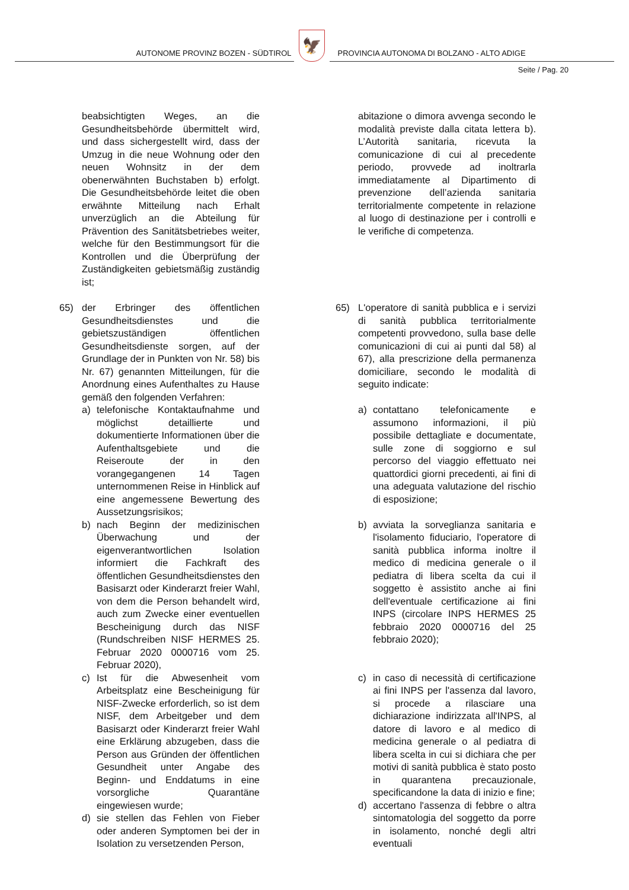AUTONOME PROVINZ BOZEN - SÜDTIROL
🦅
PROVINCIA AUTONOMA DI BOLZANO - ALTO ADIGE
Seite / Pag. 20
beabsichtigten Weges, an die Gesundheitsbehörde übermittelt wird, und dass sichergestellt wird, dass der Umzug in die neue Wohnung oder den neuen Wohnsitz in der dem obenerwähnten Buchstaben b) erfolgt. Die Gesundheitsbehörde leitet die oben erwähnte Mitteilung nach Erhalt unverzüglich an die Abteilung für Prävention des Sanitätsbetriebes weiter, welche für den Bestimmungsort für die Kontrollen und die Überprüfung der Zuständigkeiten gebietsmäßig zuständig ist;
abitazione o dimora avvenga secondo le modalità previste dalla citata lettera b). L’Autorità sanitaria, ricevuta la comunicazione di cui al precedente periodo, provvede ad inoltrarla immediatamente al Dipartimento di prevenzione dell’azienda sanitaria territorialmente competente in relazione al luogo di destinazione per i controlli e le verifiche di competenza.
65) der Erbringer des öffentlichen Gesundheitsdienstes und die gebietszuständigen öffentlichen Gesundheitsdienste sorgen, auf der Grundlage der in Punkten von Nr. 58) bis Nr. 67) genannten Mitteilungen, für die Anordnung eines Aufenthaltes zu Hause gemäß den folgenden Verfahren:
a) telefonische Kontaktaufnahme und möglichst detaillierte und dokumentierte Informationen über die Aufenthaltsgebiete und die Reiseroute der in den vorangegangenen 14 Tagen unternommenen Reise in Hinblick auf eine angemessene Bewertung des Aussetzungsrisikos;
b) nach Beginn der medizinischen Überwachung und der eigenverantwortlichen Isolation informiert die Fachkraft des öffentlichen Gesundheitsdienstes den Basisarzt oder Kinderarzt freier Wahl, von dem die Person behandelt wird, auch zum Zwecke einer eventuellen Bescheinigung durch das NISF (Rundschreiben NISF HERMES 25. Februar 2020 0000716 vom 25. Februar 2020),
c) Ist für die Abwesenheit vom Arbeitsplatz eine Bescheinigung für NISF-Zwecke erforderlich, so ist dem NISF, dem Arbeitgeber und dem Basisarzt oder Kinderarzt freier Wahl eine Erklärung abzugeben, dass die Person aus Gründen der öffentlichen Gesundheit unter Angabe des Beginn- und Enddatums in eine vorsorgliche Quarantäne eingewiesen wurde;
d) sie stellen das Fehlen von Fieber oder anderen Symptomen bei der in Isolation zu versetzenden Person,
65) L'operatore di sanità pubblica e i servizi di sanità pubblica territorialmente competenti provvedono, sulla base delle comunicazioni di cui ai punti dal 58) al 67), alla prescrizione della permanenza domiciliare, secondo le modalità di seguito indicate:
a) contattano telefonicamente e assumono informazioni, il più possibile dettagliate e documentate, sulle zone di soggiorno e sul percorso del viaggio effettuato nei quattordici giorni precedenti, ai fini di una adeguata valutazione del rischio di esposizione;
b) avviata la sorveglianza sanitaria e l'isolamento fiduciario, l'operatore di sanità pubblica informa inoltre il medico di medicina generale o il pediatra di libera scelta da cui il soggetto è assistito anche ai fini dell'eventuale certificazione ai fini INPS (circolare INPS HERMES 25 febbraio 2020 0000716 del 25 febbraio 2020);
c) in caso di necessità di certificazione ai fini INPS per l'assenza dal lavoro, si procede a rilasciare una dichiarazione indirizzata all'INPS, al datore di lavoro e al medico di medicina generale o al pediatra di libera scelta in cui si dichiara che per motivi di sanità pubblica è stato posto in quarantena precauzionale, specificandone la data di inizio e fine;
d) accertano l'assenza di febbre o altra sintomatologia del soggetto da porre in isolamento, nonché degli altri eventuali